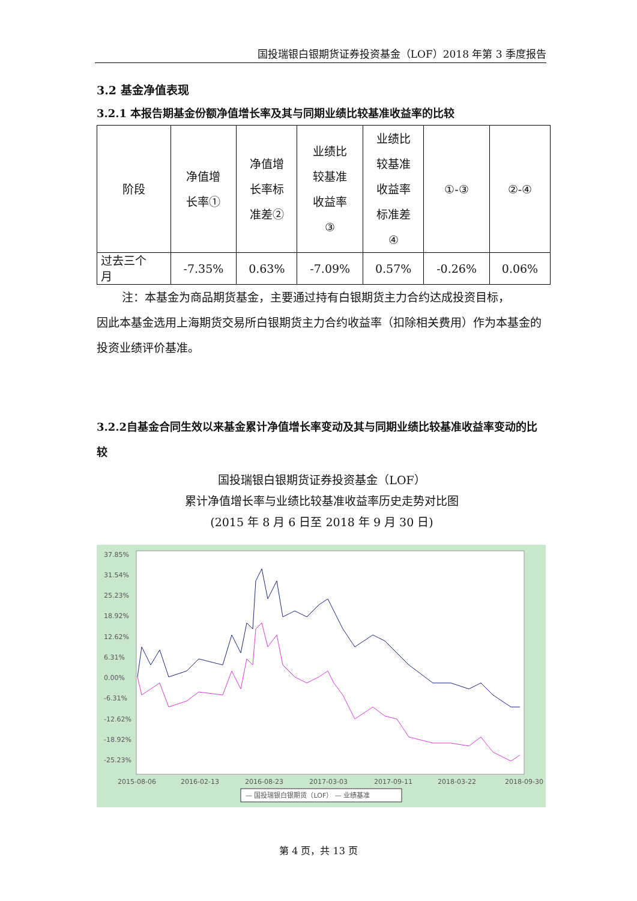国投瑞银白银期货证券投资基金（LOF）2018 年第 3 季度报告
3.2 基金净值表现
3.2.1 本报告期基金份额净值增长率及其与同期业绩比较基准收益率的比较
| 阶段 | 净值增 长率① | 净值增 长率标 准差② | 业绩比 较基准 收益率 ③ | 业绩比 较基准 收益率 标准差 ④ | ①-③ | ②-④ |
| 过去三个 月 | -7.35% | 0.63% | -7.09% | 0.57% | -0.26% | 0.06% |
注：本基金为商品期货基金，主要通过持有白银期货主力合约达成投资目标，
因此本基金选用上海期货交易所白银期货主力合约收益率（扣除相关费用）作为本基金的投资业绩评价基准。
3.2.2自基金合同生效以来基金累计净值增长率变动及其与同期业绩比较基准收益率变动的比较
国投瑞银白银期货证券投资基金（LOF）
累计净值增长率与业绩比较基准收益率历史走势对比图
(2015 年 8 月 6 日至 2018 年 9 月 30 日)
37.85%
31.54%
25.23%
18.92%
12.62%
6.31%
0.00%
-6.31%
-12.62%
-18.92%
-25.23%
2015-08-06
2016-02-13
2016-08-23
2017-03-03
2017-09-11
2018-03-22
2018-09-30
— 国投瑞银白银期货（LOF） — 业绩基准
第 4 页，共 13 页